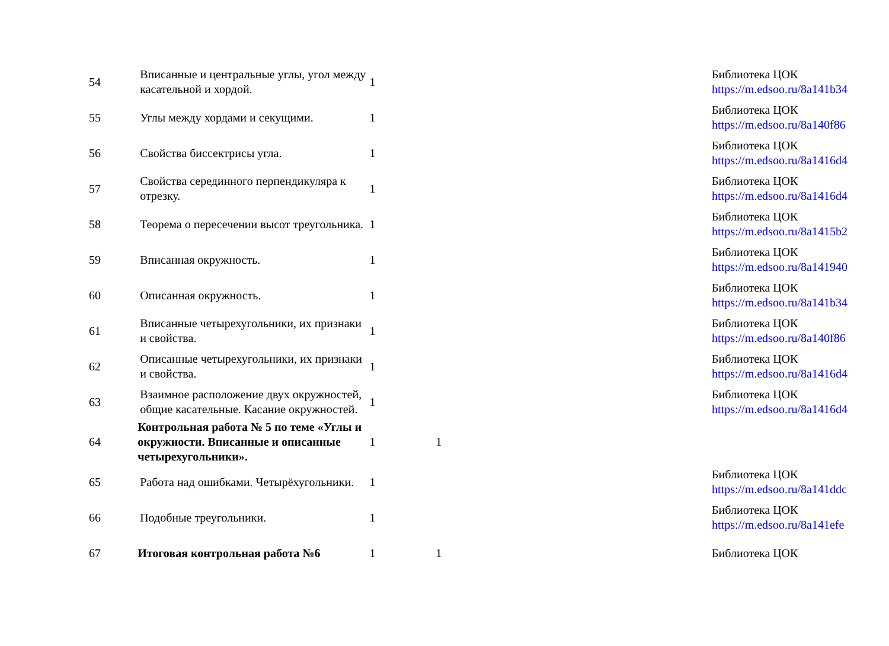| 54 | Вписанные и центральные углы, угол между касательной и хордой. | 1 | | | Библиотека ЦОК https://m.edsoo.ru/8a141b34 |
| 55 | Углы между хордами и секущими. | 1 | | | Библиотека ЦОК https://m.edsoo.ru/8a140f86 |
| 56 | Свойства биссектрисы угла. | 1 | | | Библиотека ЦОК https://m.edsoo.ru/8a1416d4 |
| 57 | Свойства серединного перпендикуляра к отрезку. | 1 | | | Библиотека ЦОК https://m.edsoo.ru/8a1416d4 |
| 58 | Теорема о пересечении высот треугольника. | 1 | | | Библиотека ЦОК https://m.edsoo.ru/8a1415b2 |
| 59 | Вписанная окружность. | 1 | | | Библиотека ЦОК https://m.edsoo.ru/8a141940 |
| 60 | Описанная окружность. | 1 | | | Библиотека ЦОК https://m.edsoo.ru/8a141b34 |
| 61 | Вписанные четырехугольники, их признаки и свойства. | 1 | | | Библиотека ЦОК https://m.edsoo.ru/8a140f86 |
| 62 | Описанные четырехугольники, их признаки и свойства. | 1 | | | Библиотека ЦОК https://m.edsoo.ru/8a1416d4 |
| 63 | Взаимное расположение двух окружностей, общие касательные. Касание окружностей. | 1 | | | Библиотека ЦОК https://m.edsoo.ru/8a1416d4 |
| 64 | Контрольная работа № 5 по теме «Углы и окружности. Вписанные и описанные четырехугольники». | 1 | 1 | | |
| 65 | Работа над ошибками. Четырёхугольники. | 1 | | | Библиотека ЦОК https://m.edsoo.ru/8a141ddc |
| 66 | Подобные треугольники. | 1 | | | Библиотека ЦОК https://m.edsoo.ru/8a141efe |
| 67 | Итоговая контрольная работа №6 | 1 | 1 | | Библиотека ЦОК |